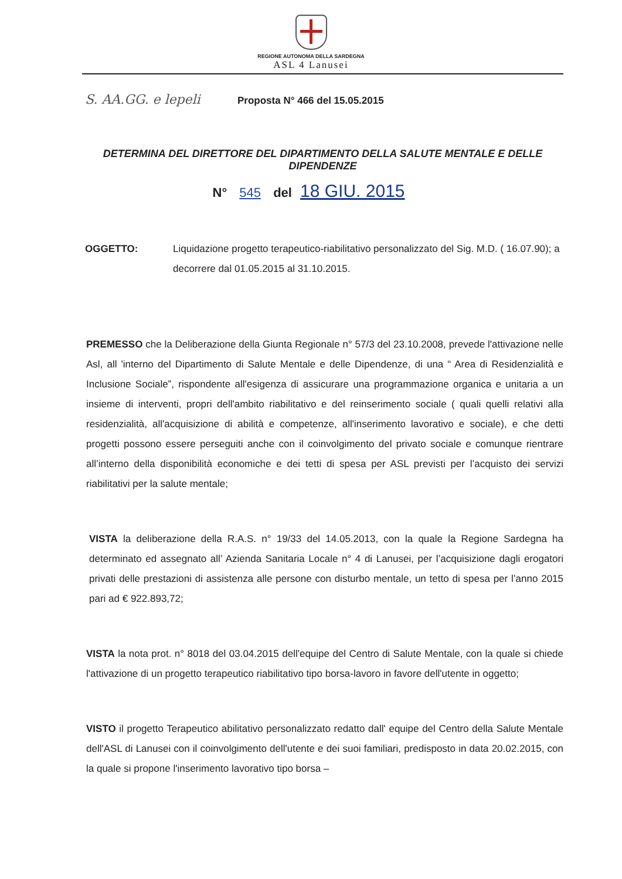REGIONE AUTONOMA DELLA SARDEGNA
ASL 4 Lanusei
S. AA.GG. e lepeli
Proposta N° 466 del 15.05.2015
DETERMINA DEL DIRETTORE DEL DIPARTIMENTO DELLA SALUTE MENTALE E DELLE DIPENDENZE
N° 545 del 18 GIU. 2015
OGGETTO: Liquidazione progetto terapeutico-riabilitativo personalizzato del Sig. M.D. ( 16.07.90); a decorrere dal 01.05.2015 al 31.10.2015.
PREMESSO che la Deliberazione della Giunta Regionale n° 57/3 del 23.10.2008, prevede l'attivazione nelle Asl, all 'interno del Dipartimento di Salute Mentale e delle Dipendenze, di una “ Area di Residenzialità e Inclusione Sociale”, rispondente all'esigenza di assicurare una programmazione organica e unitaria a un insieme di interventi, propri dell'ambito riabilitativo e del reinserimento sociale ( quali quelli relativi alla residenzialità, all'acquisizione di abilità e competenze, all'inserimento lavorativo e sociale), e che detti progetti possono essere perseguiti anche con il coinvolgimento del privato sociale e comunque rientrare all’interno della disponibilità economiche e dei tetti di spesa per ASL previsti per l’acquisto dei servizi riabilitativi per la salute mentale;
VISTA la deliberazione della R.A.S. n° 19/33 del 14.05.2013, con la quale la Regione Sardegna ha determinato ed assegnato all’ Azienda Sanitaria Locale n° 4 di Lanusei, per l’acquisizione dagli erogatori privati delle prestazioni di assistenza alle persone con disturbo mentale, un tetto di spesa per l’anno 2015 pari ad € 922.893,72;
VISTA la nota prot. n° 8018 del 03.04.2015 dell'equipe del Centro di Salute Mentale, con la quale si chiede l'attivazione di un progetto terapeutico riabilitativo tipo borsa-lavoro in favore dell'utente in oggetto;
VISTO il progetto Terapeutico abilitativo personalizzato redatto dall' equipe del Centro della Salute Mentale dell'ASL di Lanusei con il coinvolgimento dell'utente e dei suoi familiari, predisposto in data 20.02.2015, con la quale si propone l'inserimento lavorativo tipo borsa –